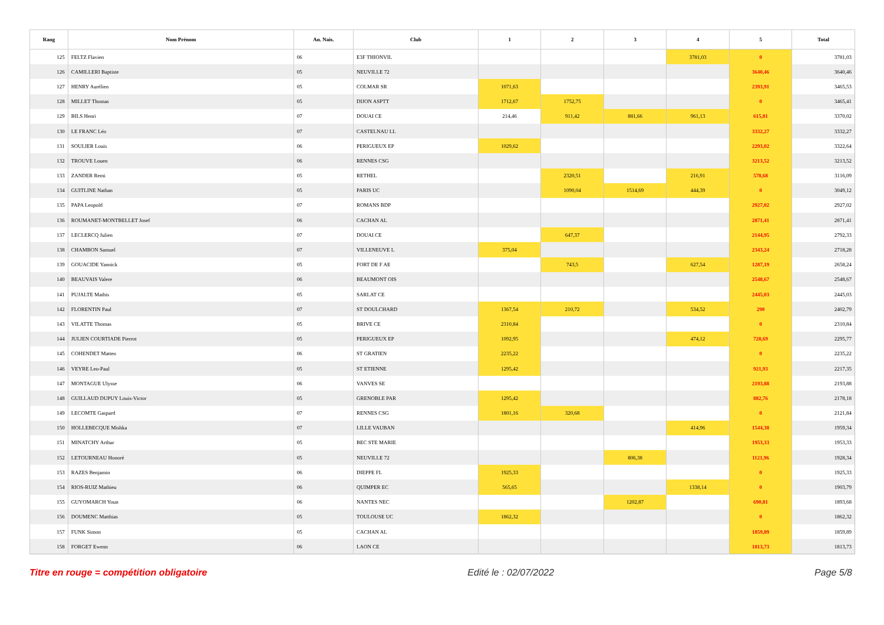| Rang | Nom Prénom | An. Nais. | Club | 1 | 2 | 3 | 4 | 5 | Total |
| --- | --- | --- | --- | --- | --- | --- | --- | --- | --- |
| 125 | FELTZ Flavien | 06 | E3F THIONVIL | | | | 3781,03 | 0 | 3781,03 |
| 126 | CAMILLERI Baptiste | 05 | NEUVILLE 72 | | | | | 3640,46 | 3640,46 |
| 127 | HENRY Aurélien | 05 | COLMAR SR | 1071,63 | | | | 2393,91 | 3465,53 |
| 128 | MILLET Thomas | 05 | DIJON ASPTT | 1712,67 | 1752,75 | | | 0 | 3465,41 |
| 129 | BILS Henri | 07 | DOUAI CE | 214,46 | 911,42 | 881,66 | 961,13 | 615,81 | 3370,02 |
| 130 | LE FRANC Léo | 07 | CASTELNAU LL | | | | | 3332,27 | 3332,27 |
| 131 | SOULIER Louis | 06 | PERIGUEUX EP | 1029,62 | | | | 2293,02 | 3322,64 |
| 132 | TROUVE Louen | 06 | RENNES CSG | | | | | 3213,52 | 3213,52 |
| 133 | ZANDER Remi | 05 | RETHEL | | 2320,51 | | 216,91 | 578,68 | 3116,09 |
| 134 | GUITLINE Nathan | 05 | PARIS UC | | 1090,04 | 1514,69 | 444,39 | 0 | 3049,12 |
| 135 | PAPA Leopold | 07 | ROMANS BDP | | | | | 2927,02 | 2927,02 |
| 136 | ROUMANET-MONTBELLET Josef | 06 | CACHAN AL | | | | | 2871,41 | 2871,41 |
| 137 | LECLERCQ Julien | 07 | DOUAI CE | | 647,37 | | | 2144,95 | 2792,33 |
| 138 | CHAMBON Samuel | 07 | VILLENEUVE L | 375,04 | | | | 2343,24 | 2718,28 |
| 139 | GOUACIDE Yannick | 05 | FORT DE F AE | | 743,5 | | 627,54 | 1287,19 | 2658,24 |
| 140 | BEAUVAIS Valere | 06 | BEAUMONT OIS | | | | | 2548,67 | 2548,67 |
| 141 | PUJALTE Mathis | 05 | SARLAT CE | | | | | 2445,03 | 2445,03 |
| 142 | FLORENTIN Paul | 07 | ST DOULCHARD | 1367,54 | 210,72 | | 534,52 | 290 | 2402,79 |
| 143 | VILATTE Thomas | 05 | BRIVE CE | 2310,84 | | | | 0 | 2310,84 |
| 144 | JULIEN COURTIADE Pierrot | 05 | PERIGUEUX EP | 1092,95 | | | 474,12 | 728,69 | 2295,77 |
| 145 | COHENDET Matteo | 06 | ST GRATIEN | 2235,22 | | | | 0 | 2235,22 |
| 146 | VEYRE Leo-Paul | 05 | ST ETIENNE | 1295,42 | | | | 921,93 | 2217,35 |
| 147 | MONTAGUE Ulysse | 06 | VANVES SE | | | | | 2193,88 | 2193,88 |
| 148 | GUILLAUD DUPUY Louis-Victor | 05 | GRENOBLE PAR | 1295,42 | | | | 882,76 | 2178,18 |
| 149 | LECOMTE Gaspard | 07 | RENNES CSG | 1801,16 | 320,68 | | | 0 | 2121,84 |
| 150 | HOLLEBECQUE Mishka | 07 | LILLE VAUBAN | | | | 414,96 | 1544,38 | 1959,34 |
| 151 | MINATCHY Arthur | 05 | BEC STE MARIE | | | | | 1953,33 | 1953,33 |
| 152 | LETOURNEAU Honoré | 05 | NEUVILLE 72 | | | 806,38 | | 1121,96 | 1928,34 |
| 153 | RAZES Benjamin | 06 | DIEPPE FL | 1925,33 | | | | 0 | 1925,33 |
| 154 | RIOS-RUIZ Mathieu | 06 | QUIMPER EC | 565,65 | | | 1338,14 | 0 | 1903,79 |
| 155 | GUYOMARCH Youn | 06 | NANTES NEC | | | 1202,87 | | 690,81 | 1893,68 |
| 156 | DOUMENC Matthias | 05 | TOULOUSE UC | 1862,32 | | | | 0 | 1862,32 |
| 157 | FUNK Simon | 05 | CACHAN AL | | | | | 1859,89 | 1859,89 |
| 158 | FORGET Ewenn | 06 | LAON CE | | | | | 1813,73 | 1813,73 |
Titre en rouge = compétition obligatoire Edité le : 02/07/2022 Page 5/8